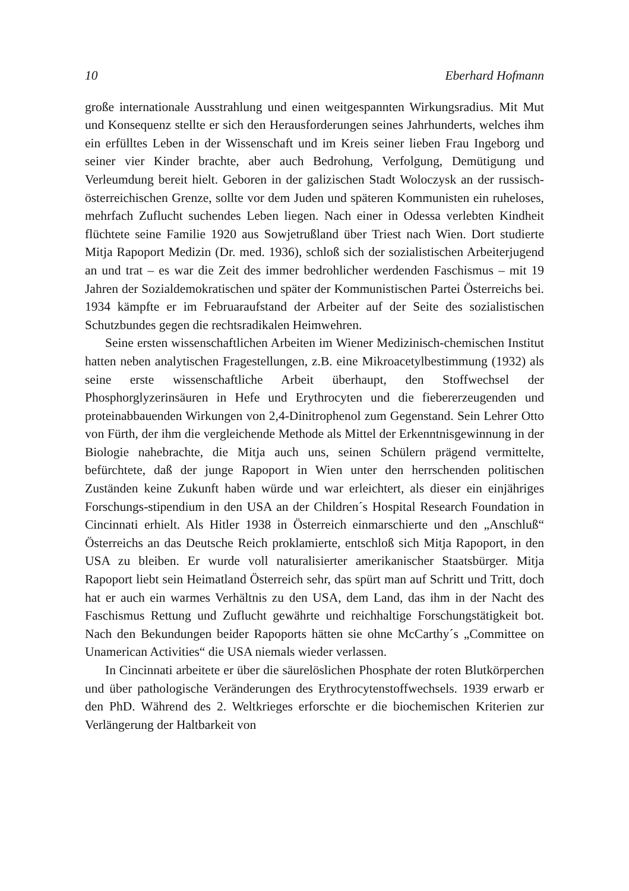10 Eberhard Hofmann
große internationale Ausstrahlung und einen weitgespannten Wirkungsradius. Mit Mut und Konsequenz stellte er sich den Herausforderungen seines Jahrhunderts, welches ihm ein erfülltes Leben in der Wissenschaft und im Kreis seiner lieben Frau Ingeborg und seiner vier Kinder brachte, aber auch Bedrohung, Verfolgung, Demütigung und Verleumdung bereit hielt. Geboren in der galizischen Stadt Woloczysk an der russisch-österreichischen Grenze, sollte vor dem Juden und späteren Kommunisten ein ruheloses, mehrfach Zuflucht suchendes Leben liegen. Nach einer in Odessa verlebten Kindheit flüchtete seine Familie 1920 aus Sowjetrußland über Triest nach Wien. Dort studierte Mitja Rapoport Medizin (Dr. med. 1936), schloß sich der sozialistischen Arbeiterjugend an und trat – es war die Zeit des immer bedrohlicher werdenden Faschismus – mit 19 Jahren der Sozialdemokratischen und später der Kommunistischen Partei Österreichs bei. 1934 kämpfte er im Februaraufstand der Arbeiter auf der Seite des sozialistischen Schutzbundes gegen die rechtsradikalen Heimwehren.
Seine ersten wissenschaftlichen Arbeiten im Wiener Medizinisch-chemischen Institut hatten neben analytischen Fragestellungen, z.B. eine Mikroacetylbestimmung (1932) als seine erste wissenschaftliche Arbeit überhaupt, den Stoffwechsel der Phosphorglyzerinsäuren in Hefe und Erythrocyten und die fiebererzeugenden und proteinabbauenden Wirkungen von 2,4-Dinitrophenol zum Gegenstand. Sein Lehrer Otto von Fürth, der ihm die vergleichende Methode als Mittel der Erkenntnisgewinnung in der Biologie nahebrachte, die Mitja auch uns, seinen Schülern prägend vermittelte, befürchtete, daß der junge Rapoport in Wien unter den herrschenden politischen Zuständen keine Zukunft haben würde und war erleichtert, als dieser ein einjähriges Forschungs-stipendium in den USA an der Children´s Hospital Research Foundation in Cincinnati erhielt. Als Hitler 1938 in Österreich einmarschierte und den „Anschluß“ Österreichs an das Deutsche Reich proklamierte, entschloß sich Mitja Rapoport, in den USA zu bleiben. Er wurde voll naturalisierter amerikanischer Staatsbürger. Mitja Rapoport liebt sein Heimatland Österreich sehr, das spürt man auf Schritt und Tritt, doch hat er auch ein warmes Verhältnis zu den USA, dem Land, das ihm in der Nacht des Faschismus Rettung und Zuflucht gewährte und reichhaltige Forschungstätigkeit bot. Nach den Bekundungen beider Rapoports hätten sie ohne McCarthy´s „Committee on Unamerican Activities“ die USA niemals wieder verlassen.
In Cincinnati arbeitete er über die säurelöslichen Phosphate der roten Blutkörperchen und über pathologische Veränderungen des Erythrocytenstoffwechsels. 1939 erwarb er den PhD. Während des 2. Weltkrieges erforschte er die biochemischen Kriterien zur Verlängerung der Haltbarkeit von